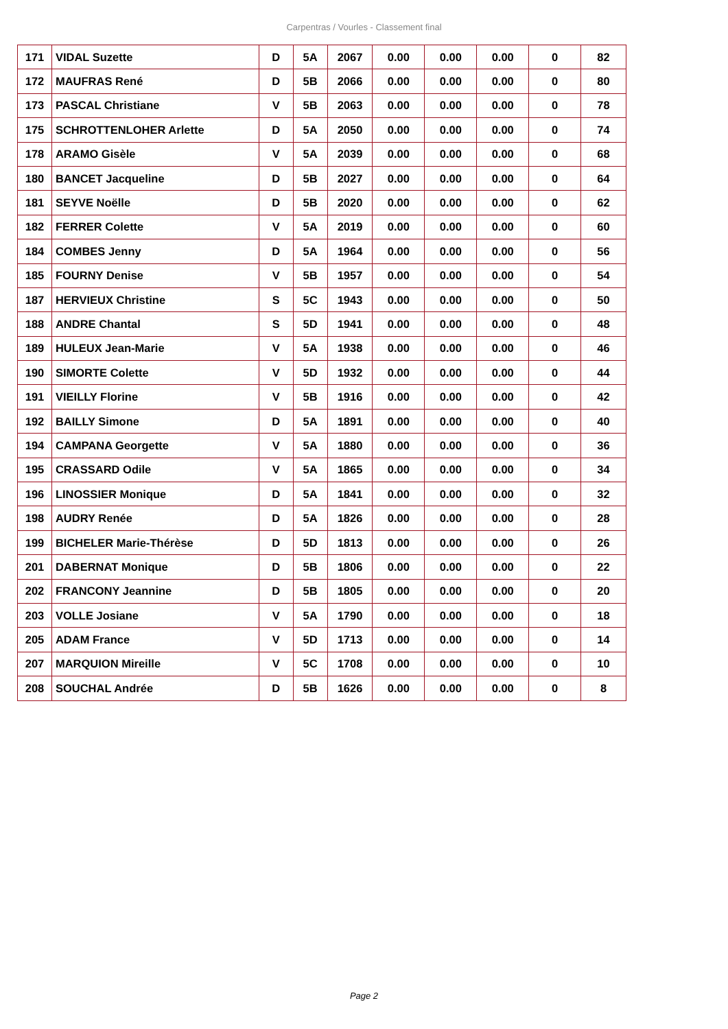Carpentras / Vourles - Classement final
| 171 | VIDAL Suzette | D | 5A | 2067 | 0.00 | 0.00 | 0.00 | 0 | 82 |
| 172 | MAUFRAS René | D | 5B | 2066 | 0.00 | 0.00 | 0.00 | 0 | 80 |
| 173 | PASCAL Christiane | V | 5B | 2063 | 0.00 | 0.00 | 0.00 | 0 | 78 |
| 175 | SCHROTTENLOHER Arlette | D | 5A | 2050 | 0.00 | 0.00 | 0.00 | 0 | 74 |
| 178 | ARAMO Gisèle | V | 5A | 2039 | 0.00 | 0.00 | 0.00 | 0 | 68 |
| 180 | BANCET Jacqueline | D | 5B | 2027 | 0.00 | 0.00 | 0.00 | 0 | 64 |
| 181 | SEYVE Noëlle | D | 5B | 2020 | 0.00 | 0.00 | 0.00 | 0 | 62 |
| 182 | FERRER Colette | V | 5A | 2019 | 0.00 | 0.00 | 0.00 | 0 | 60 |
| 184 | COMBES Jenny | D | 5A | 1964 | 0.00 | 0.00 | 0.00 | 0 | 56 |
| 185 | FOURNY Denise | V | 5B | 1957 | 0.00 | 0.00 | 0.00 | 0 | 54 |
| 187 | HERVIEUX Christine | S | 5C | 1943 | 0.00 | 0.00 | 0.00 | 0 | 50 |
| 188 | ANDRE Chantal | S | 5D | 1941 | 0.00 | 0.00 | 0.00 | 0 | 48 |
| 189 | HULEUX Jean-Marie | V | 5A | 1938 | 0.00 | 0.00 | 0.00 | 0 | 46 |
| 190 | SIMORTE Colette | V | 5D | 1932 | 0.00 | 0.00 | 0.00 | 0 | 44 |
| 191 | VIEILLY Florine | V | 5B | 1916 | 0.00 | 0.00 | 0.00 | 0 | 42 |
| 192 | BAILLY Simone | D | 5A | 1891 | 0.00 | 0.00 | 0.00 | 0 | 40 |
| 194 | CAMPANA Georgette | V | 5A | 1880 | 0.00 | 0.00 | 0.00 | 0 | 36 |
| 195 | CRASSARD Odile | V | 5A | 1865 | 0.00 | 0.00 | 0.00 | 0 | 34 |
| 196 | LINOSSIER Monique | D | 5A | 1841 | 0.00 | 0.00 | 0.00 | 0 | 32 |
| 198 | AUDRY Renée | D | 5A | 1826 | 0.00 | 0.00 | 0.00 | 0 | 28 |
| 199 | BICHELER Marie-Thérèse | D | 5D | 1813 | 0.00 | 0.00 | 0.00 | 0 | 26 |
| 201 | DABERNAT Monique | D | 5B | 1806 | 0.00 | 0.00 | 0.00 | 0 | 22 |
| 202 | FRANCONY Jeannine | D | 5B | 1805 | 0.00 | 0.00 | 0.00 | 0 | 20 |
| 203 | VOLLE Josiane | V | 5A | 1790 | 0.00 | 0.00 | 0.00 | 0 | 18 |
| 205 | ADAM France | V | 5D | 1713 | 0.00 | 0.00 | 0.00 | 0 | 14 |
| 207 | MARQUION Mireille | V | 5C | 1708 | 0.00 | 0.00 | 0.00 | 0 | 10 |
| 208 | SOUCHAL Andrée | D | 5B | 1626 | 0.00 | 0.00 | 0.00 | 0 | 8 |
Page 2